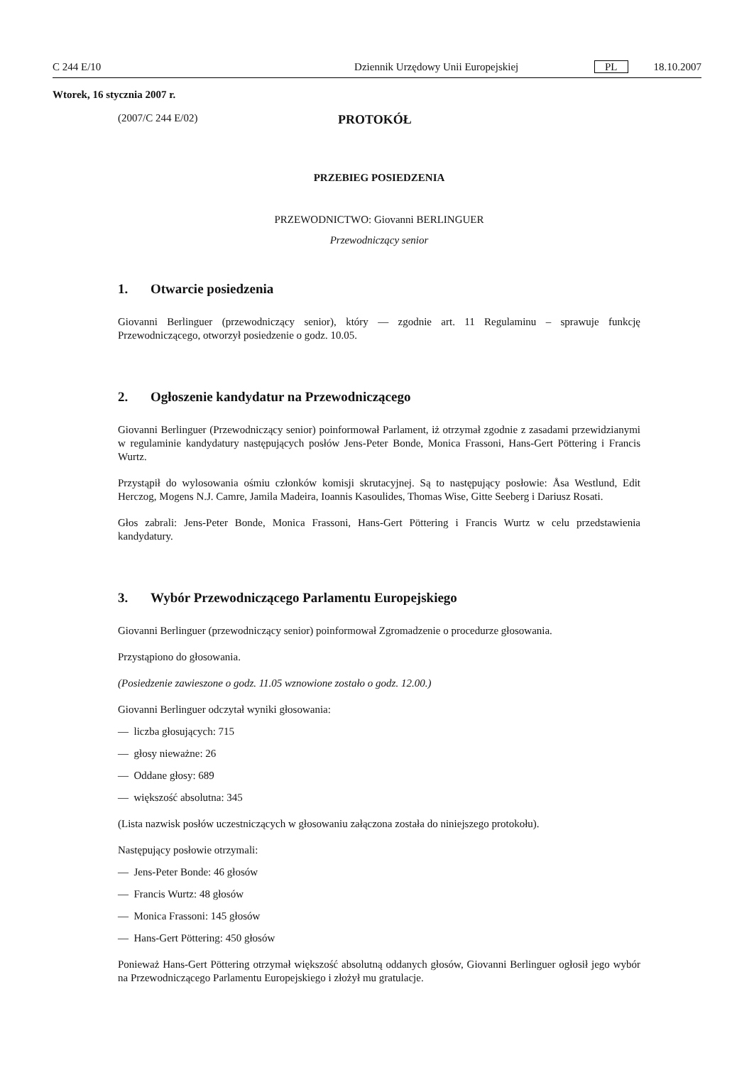C 244 E/10 Dziennik Urzędowy Unii Europejskiej PL 18.10.2007
Wtorek, 16 stycznia 2007 r.
(2007/C 244 E/02) PROTOKÓŁ
PRZEBIEG POSIEDZENIA
PRZEWODNICTWO: Giovanni BERLINGUER
Przewodniczący senior
1. Otwarcie posiedzenia
Giovanni Berlinguer (przewodniczący senior), który — zgodnie art. 11 Regulaminu – sprawuje funkcję Przewodniczącego, otworzył posiedzenie o godz. 10.05.
2. Ogłoszenie kandydatur na Przewodniczącego
Giovanni Berlinguer (Przewodniczący senior) poinformował Parlament, iż otrzymał zgodnie z zasadami przewidzianymi w regulaminie kandydatury następujących posłów Jens-Peter Bonde, Monica Frassoni, Hans-Gert Pöttering i Francis Wurtz.
Przystąpił do wylosowania ośmiu członków komisji skrutacyjnej. Są to następujący posłowie: Åsa Westlund, Edit Herczog, Mogens N.J. Camre, Jamila Madeira, Ioannis Kasoulides, Thomas Wise, Gitte Seeberg i Dariusz Rosati.
Głos zabrali: Jens-Peter Bonde, Monica Frassoni, Hans-Gert Pöttering i Francis Wurtz w celu przedstawienia kandydatury.
3. Wybór Przewodniczącego Parlamentu Europejskiego
Giovanni Berlinguer (przewodniczący senior) poinformował Zgromadzenie o procedurze głosowania.
Przystąpiono do głosowania.
(Posiedzenie zawieszone o godz. 11.05 wznowione zostało o godz. 12.00.)
Giovanni Berlinguer odczytał wyniki głosowania:
— liczba głosujących: 715
— głosy nieważne: 26
— Oddane głosy: 689
— większość absolutna: 345
(Lista nazwisk posłów uczestniczących w głosowaniu załączona została do niniejszego protokołu).
Następujący posłowie otrzymali:
— Jens-Peter Bonde: 46 głosów
— Francis Wurtz: 48 głosów
— Monica Frassoni: 145 głosów
— Hans-Gert Pöttering: 450 głosów
Ponieważ Hans-Gert Pöttering otrzymał większość absolutną oddanych głosów, Giovanni Berlinguer ogłosił jego wybór na Przewodniczącego Parlamentu Europejskiego i złożył mu gratulacje.